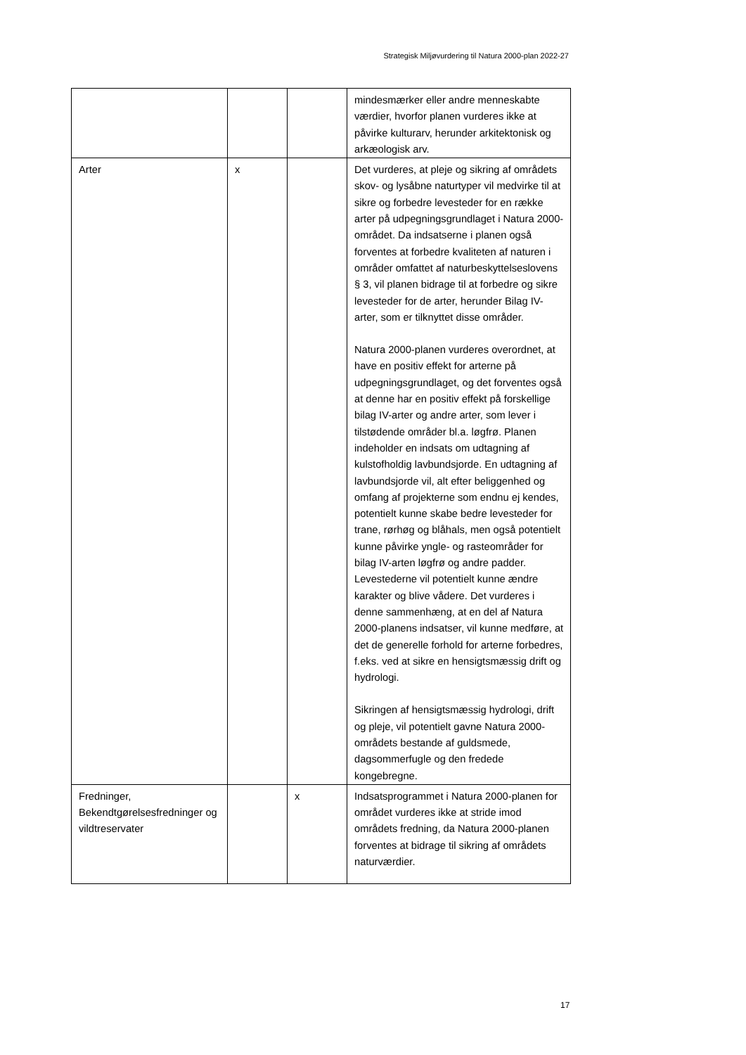Strategisk Miljøvurdering til Natura 2000-plan 2022-27
| | | | mindesmærker eller andre menneskabte værdier, hvorfor planen vurderes ikke at påvirke kulturarv, herunder arkitektonisk og arkæologisk arv. |
| Arter | x | | Det vurderes, at pleje og sikring af områdets skov- og lysåbne naturtyper vil medvirke til at sikre og forbedre levesteder for en række arter på udpegningsgrundlaget i Natura 2000-området. Da indsatserne i planen også forventes at forbedre kvaliteten af naturen i områder omfattet af naturbeskyttelseslovens § 3, vil planen bidrage til at forbedre og sikre levesteder for de arter, herunder Bilag IV-arter, som er tilknyttet disse områder. Natura 2000-planen vurderes overordnet, at have en positiv effekt for arterne på udpegningsgrundlaget, og det forventes også at denne har en positiv effekt på forskellige bilag IV-arter og andre arter, som lever i tilstødende områder bl.a. løgfrø. Planen indeholder en indsats om udtagning af kulstofholdig lavbundsjorde. En udtagning af lavbundsjorde vil, alt efter beliggenhed og omfang af projekterne som endnu ej kendes, potentielt kunne skabe bedre levesteder for trane, rørhøg og blåhals, men også potentielt kunne påvirke yngle- og rasteområder for bilag IV-arten løgfrø og andre padder. Levestederne vil potentielt kunne ændre karakter og blive vådere. Det vurderes i denne sammenhæng, at en del af Natura 2000-planens indsatser, vil kunne medføre, at det de generelle forhold for arterne forbedres, f.eks. ved at sikre en hensigtsmæssig drift og hydrologi. Sikringen af hensigtsmæssig hydrologi, drift og pleje, vil potentielt gavne Natura 2000-områdets bestande af guldsmede, dagsommerfugle og den fredede kongebregne. |
| Fredninger, Bekendtgørelsesfredninger og vildtreservater | | x | Indsatsprogrammet i Natura 2000-planen for området vurderes ikke at stride imod områdets fredning, da Natura 2000-planen forventes at bidrage til sikring af områdets naturværdier. |
17